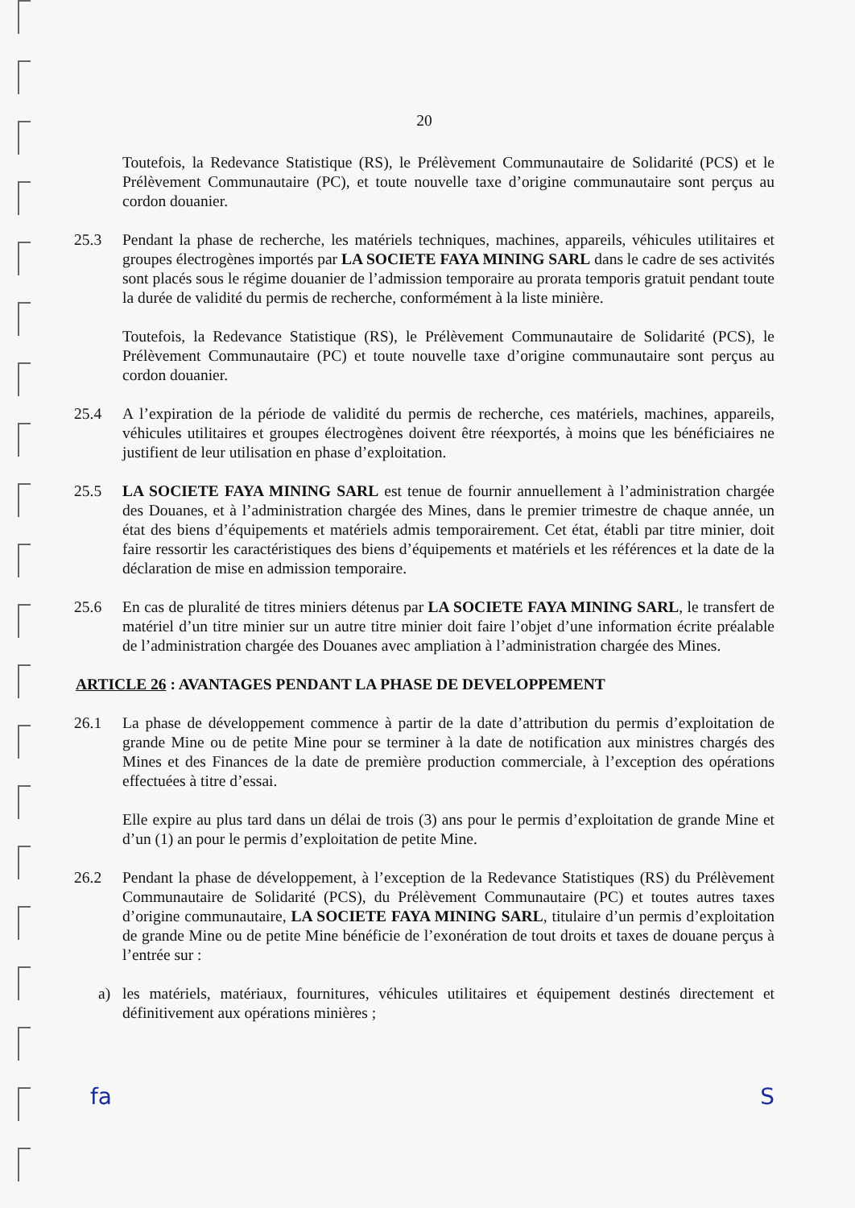20
Toutefois, la Redevance Statistique (RS), le Prélèvement Communautaire de Solidarité (PCS) et le Prélèvement Communautaire (PC), et toute nouvelle taxe d’origine communautaire sont perçus au cordon douanier.
25.3 Pendant la phase de recherche, les matériels techniques, machines, appareils, véhicules utilitaires et groupes électrogènes importés par LA SOCIETE FAYA MINING SARL dans le cadre de ses activités sont placés sous le régime douanier de l’admission temporaire au prorata temporis gratuit pendant toute la durée de validité du permis de recherche, conformément à la liste minière.
Toutefois, la Redevance Statistique (RS), le Prélèvement Communautaire de Solidarité (PCS), le Prélèvement Communautaire (PC) et toute nouvelle taxe d’origine communautaire sont perçus au cordon douanier.
25.4 A l’expiration de la période de validité du permis de recherche, ces matériels, machines, appareils, véhicules utilitaires et groupes électrogènes doivent être réexportés, à moins que les bénéficiaires ne justifient de leur utilisation en phase d’exploitation.
25.5 LA SOCIETE FAYA MINING SARL est tenue de fournir annuellement à l’administration chargée des Douanes, et à l’administration chargée des Mines, dans le premier trimestre de chaque année, un état des biens d’équipements et matériels admis temporairement. Cet état, établi par titre minier, doit faire ressortir les caractéristiques des biens d’équipements et matériels et les références et la date de la déclaration de mise en admission temporaire.
25.6 En cas de pluralité de titres miniers détenus par LA SOCIETE FAYA MINING SARL, le transfert de matériel d’un titre minier sur un autre titre minier doit faire l’objet d’une information écrite préalable de l’administration chargée des Douanes avec ampliation à l’administration chargée des Mines.
ARTICLE 26 : AVANTAGES PENDANT LA PHASE DE DEVELOPPEMENT
26.1 La phase de développement commence à partir de la date d’attribution du permis d’exploitation de grande Mine ou de petite Mine pour se terminer à la date de notification aux ministres chargés des Mines et des Finances de la date de première production commerciale, à l’exception des opérations effectuées à titre d’essai.
Elle expire au plus tard dans un délai de trois (3) ans pour le permis d’exploitation de grande Mine et d’un (1) an pour le permis d’exploitation de petite Mine.
26.2 Pendant la phase de développement, à l’exception de la Redevance Statistiques (RS) du Prélèvement Communautaire de Solidarité (PCS), du Prélèvement Communautaire (PC) et toutes autres taxes d’origine communautaire, LA SOCIETE FAYA MINING SARL, titulaire d’un permis d’exploitation de grande Mine ou de petite Mine bénéficie de l’exonération de tout droits et taxes de douane perçus à l’entrée sur :
a) les matériels, matériaux, fournitures, véhicules utilitaires et équipement destinés directement et définitivement aux opérations minières ;
fa S